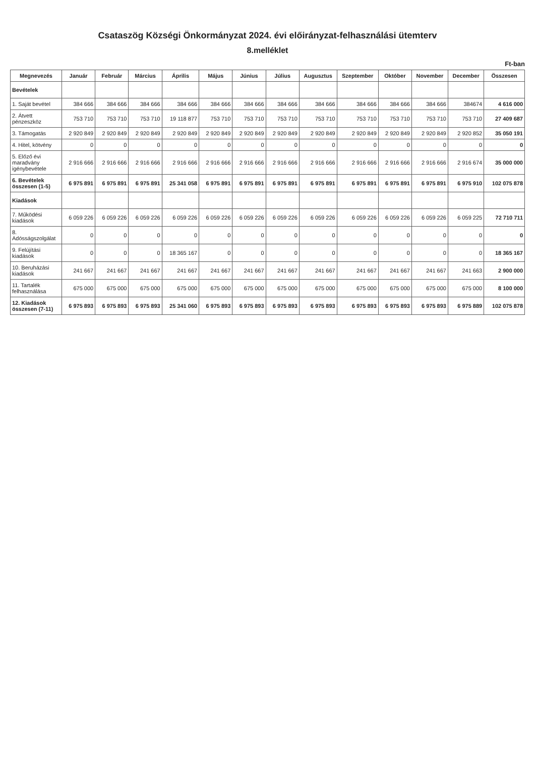Csataszög Községi Önkormányzat 2024. évi előirányzat-felhasználási ütemterv
8.melléklet
Ft-ban
| Megnevezés | Január | Február | Március | Április | Május | Június | Július | Augusztus | Szeptember | Október | November | December | Összesen |
| --- | --- | --- | --- | --- | --- | --- | --- | --- | --- | --- | --- | --- | --- |
| Bevételek | | | | | | | | | | | | | |
| 1. Saját bevétel | 384 666 | 384 666 | 384 666 | 384 666 | 384 666 | 384 666 | 384 666 | 384 666 | 384 666 | 384 666 | 384 666 | 384674 | 4 616 000 |
| 2. Átvett pénzeszköz | 753 710 | 753 710 | 753 710 | 19 118 877 | 753 710 | 753 710 | 753 710 | 753 710 | 753 710 | 753 710 | 753 710 | 753 710 | 27 409 687 |
| 3. Támogatás | 2 920 849 | 2 920 849 | 2 920 849 | 2 920 849 | 2 920 849 | 2 920 849 | 2 920 849 | 2 920 849 | 2 920 849 | 2 920 849 | 2 920 849 | 2 920 852 | 35 050 191 |
| 4. Hitel, kötvény | 0 | 0 | 0 | 0 | 0 | 0 | 0 | 0 | 0 | 0 | 0 | 0 | 0 |
| 5. Előző évi maradvány igénybevétele | 2 916 666 | 2 916 666 | 2 916 666 | 2 916 666 | 2 916 666 | 2 916 666 | 2 916 666 | 2 916 666 | 2 916 666 | 2 916 666 | 2 916 666 | 2 916 674 | 35 000 000 |
| 6. Bevételek összesen (1-5) | 6 975 891 | 6 975 891 | 6 975 891 | 25 341 058 | 6 975 891 | 6 975 891 | 6 975 891 | 6 975 891 | 6 975 891 | 6 975 891 | 6 975 891 | 6 975 910 | 102 075 878 |
| Kiadások | | | | | | | | | | | | | |
| 7. Működési kiadások | 6 059 226 | 6 059 226 | 6 059 226 | 6 059 226 | 6 059 226 | 6 059 226 | 6 059 226 | 6 059 226 | 6 059 226 | 6 059 226 | 6 059 226 | 6 059 225 | 72 710 711 |
| 8. Adósságszolgálat | 0 | 0 | 0 | 0 | 0 | 0 | 0 | 0 | 0 | 0 | 0 | 0 | 0 |
| 9. Felújítási kiadások | 0 | 0 | 0 | 18 365 167 | 0 | 0 | 0 | 0 | 0 | 0 | 0 | 0 | 18 365 167 |
| 10. Beruházási kiadások | 241 667 | 241 667 | 241 667 | 241 667 | 241 667 | 241 667 | 241 667 | 241 667 | 241 667 | 241 667 | 241 667 | 241 663 | 2 900 000 |
| 11. Tartalék felhasználása | 675 000 | 675 000 | 675 000 | 675 000 | 675 000 | 675 000 | 675 000 | 675 000 | 675 000 | 675 000 | 675 000 | 675 000 | 8 100 000 |
| 12. Kiadások összesen (7-11) | 6 975 893 | 6 975 893 | 6 975 893 | 25 341 060 | 6 975 893 | 6 975 893 | 6 975 893 | 6 975 893 | 6 975 893 | 6 975 893 | 6 975 893 | 6 975 889 | 102 075 878 |